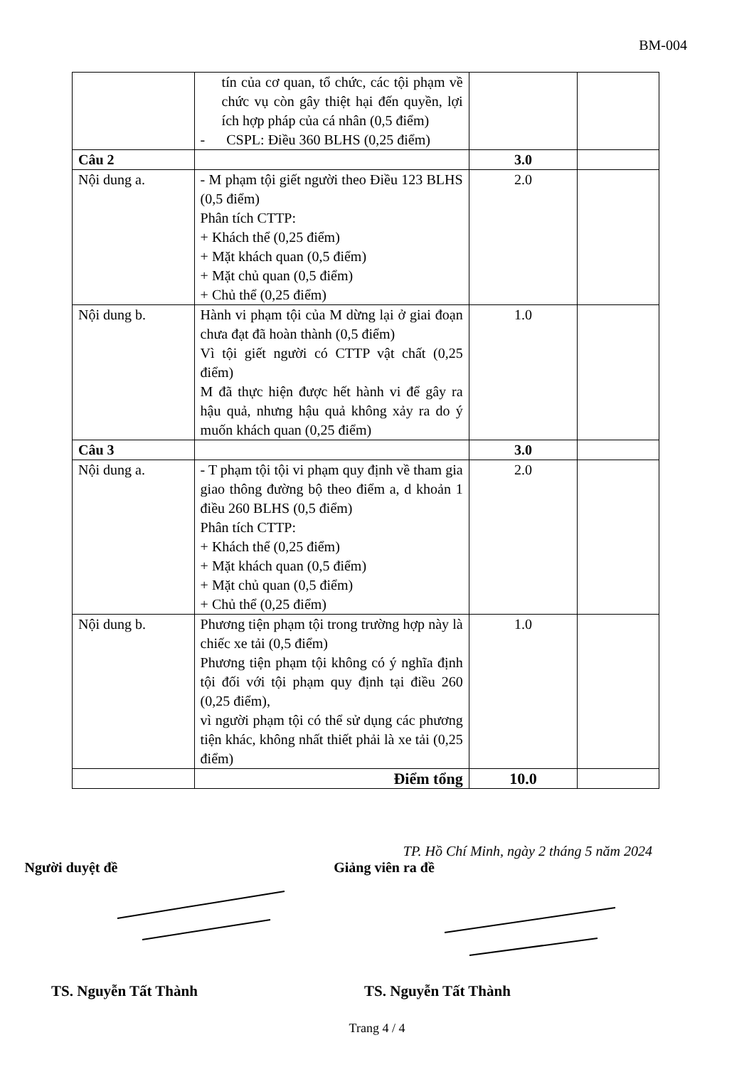BM-004
| | tín của cơ quan, tổ chức, các tội phạm về chức vụ còn gây thiệt hại đến quyền, lợi ích hợp pháp của cá nhân (0,5 điểm) - CSPL: Điều 360 BLHS (0,25 điểm) | | |
| Câu 2 | | 3.0 | |
| Nội dung a. | - M phạm tội giết người theo Điều 123 BLHS (0,5 điểm) Phân tích CTTP: + Khách thể (0,25 điểm) + Mặt khách quan (0,5 điểm) + Mặt chủ quan (0,5 điểm) + Chủ thể (0,25 điểm) | 2.0 | |
| Nội dung b. | Hành vi phạm tội của M dừng lại ở giai đoạn chưa đạt đã hoàn thành (0,5 điểm) Vì tội giết người có CTTP vật chất (0,25 điểm) M đã thực hiện được hết hành vi để gây ra hậu quả, nhưng hậu quả không xảy ra do ý muốn khách quan (0,25 điểm) | 1.0 | |
| Câu 3 | | 3.0 | |
| Nội dung a. | - T phạm tội tội vi phạm quy định về tham gia giao thông đường bộ theo điểm a, d khoản 1 điều 260 BLHS (0,5 điểm) Phân tích CTTP: + Khách thể (0,25 điểm) + Mặt khách quan (0,5 điểm) + Mặt chủ quan (0,5 điểm) + Chủ thể (0,25 điểm) | 2.0 | |
| Nội dung b. | Phương tiện phạm tội trong trường hợp này là chiếc xe tải (0,5 điểm) Phương tiện phạm tội không có ý nghĩa định tội đối với tội phạm quy định tại điều 260 (0,25 điểm), vì người phạm tội có thể sử dụng các phương tiện khác, không nhất thiết phải là xe tải (0,25 điểm) | 1.0 | |
| | Điểm tổng | 10.0 | |
TP. Hồ Chí Minh, ngày 2 tháng 5 năm 2024
Người duyệt đề Giảng viên ra đề
TS. Nguyễn Tất Thành TS. Nguyễn Tất Thành
Trang 4 / 4